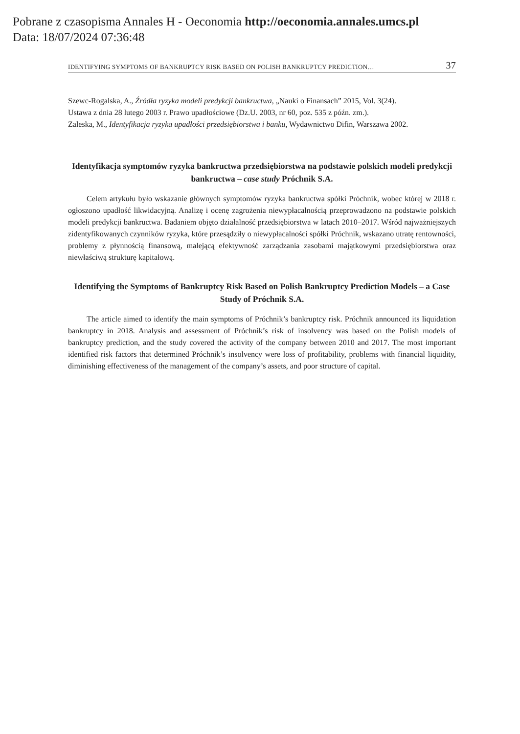Pobrane z czasopisma Annales H - Oeconomia http://oeconomia.annales.umcs.pl
Data: 18/07/2024 07:36:48
IDENTIFYING SYMPTOMS OF BANKRUPTCY RISK BASED ON POLISH BANKRUPTCY PREDICTION… 37
Szewc-Rogalska, A., Źródła ryzyka modeli predykcji bankructwa, „Nauki o Finansach” 2015, Vol. 3(24).
Ustawa z dnia 28 lutego 2003 r. Prawo upadłościowe (Dz.U. 2003, nr 60, poz. 535 z późn. zm.).
Zaleska, M., Identyfikacja ryzyka upadłości przedsiębiorstwa i banku, Wydawnictwo Difin, Warszawa 2002.
Identyfikacja symptomów ryzyka bankructwa przedsiębiorstwa na podstawie polskich modeli predykcji bankructwa – case study Próchnik S.A.
Celem artykułu było wskazanie głównych symptomów ryzyka bankructwa spółki Próchnik, wobec której w 2018 r. ogłoszono upadłość likwidacyjną. Analizę i ocenę zagrożenia niewypłacalnością przeprowadzono na podstawie polskich modeli predykcji bankructwa. Badaniem objęto działalność przedsiębiorstwa w latach 2010–2017. Wśród najważniejszych zidentyfikowanych czynników ryzyka, które przesądziły o niewypłacalności spółki Próchnik, wskazano utratę rentowności, problemy z płynnością finansową, malejącą efektywność zarządzania zasobami majątkowymi przedsiębiorstwa oraz niewłaściwą strukturę kapitałową.
Identifying the Symptoms of Bankruptcy Risk Based on Polish Bankruptcy Prediction Models – a Case Study of Próchnik S.A.
The article aimed to identify the main symptoms of Próchnik’s bankruptcy risk. Próchnik announced its liquidation bankruptcy in 2018. Analysis and assessment of Próchnik’s risk of insolvency was based on the Polish models of bankruptcy prediction, and the study covered the activity of the company between 2010 and 2017. The most important identified risk factors that determined Próchnik’s insolvency were loss of profitability, problems with financial liquidity, diminishing effectiveness of the management of the company’s assets, and poor structure of capital.